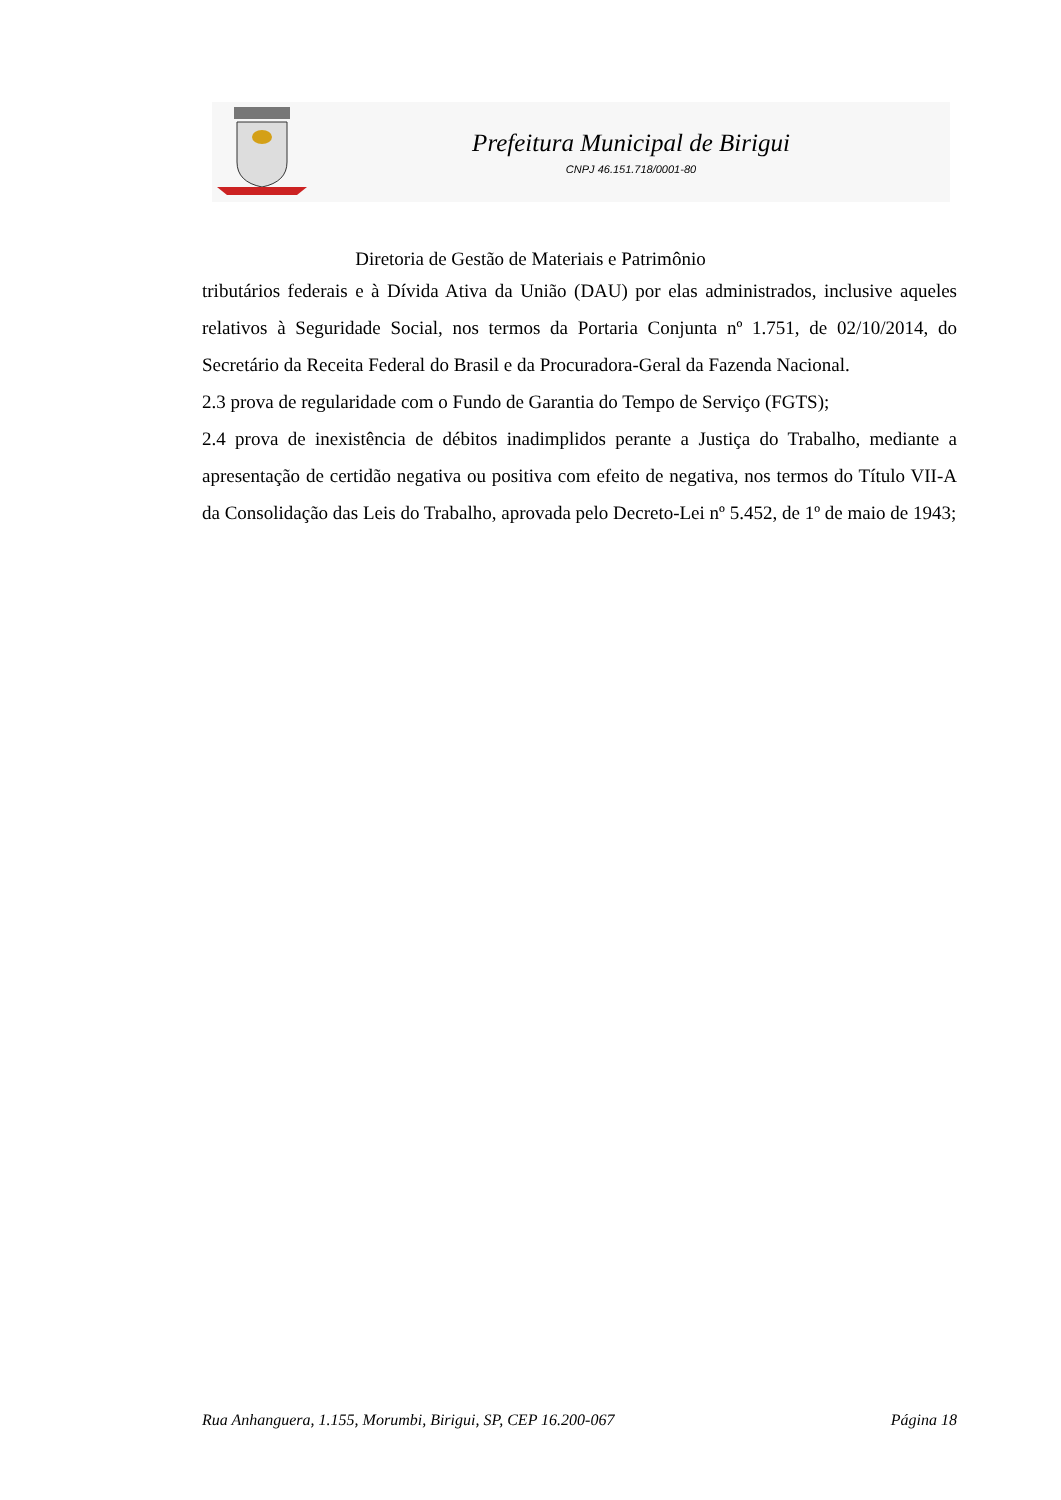Prefeitura Municipal de Birigui
CNPJ 46.151.718/0001-80
Diretoria de Gestão de Materiais e Patrimônio
tributários federais e à Dívida Ativa da União (DAU) por elas administrados, inclusive aqueles relativos à Seguridade Social, nos termos da Portaria Conjunta nº 1.751, de 02/10/2014, do Secretário da Receita Federal do Brasil e da Procuradora-Geral da Fazenda Nacional.
2.3 prova de regularidade com o Fundo de Garantia do Tempo de Serviço (FGTS);
2.4 prova de inexistência de débitos inadimplidos perante a Justiça do Trabalho, mediante a apresentação de certidão negativa ou positiva com efeito de negativa, nos termos do Título VII-A da Consolidação das Leis do Trabalho, aprovada pelo Decreto-Lei nº 5.452, de 1º de maio de 1943;
Rua Anhanguera, 1.155, Morumbi, Birigui, SP, CEP 16.200-067 Página 18